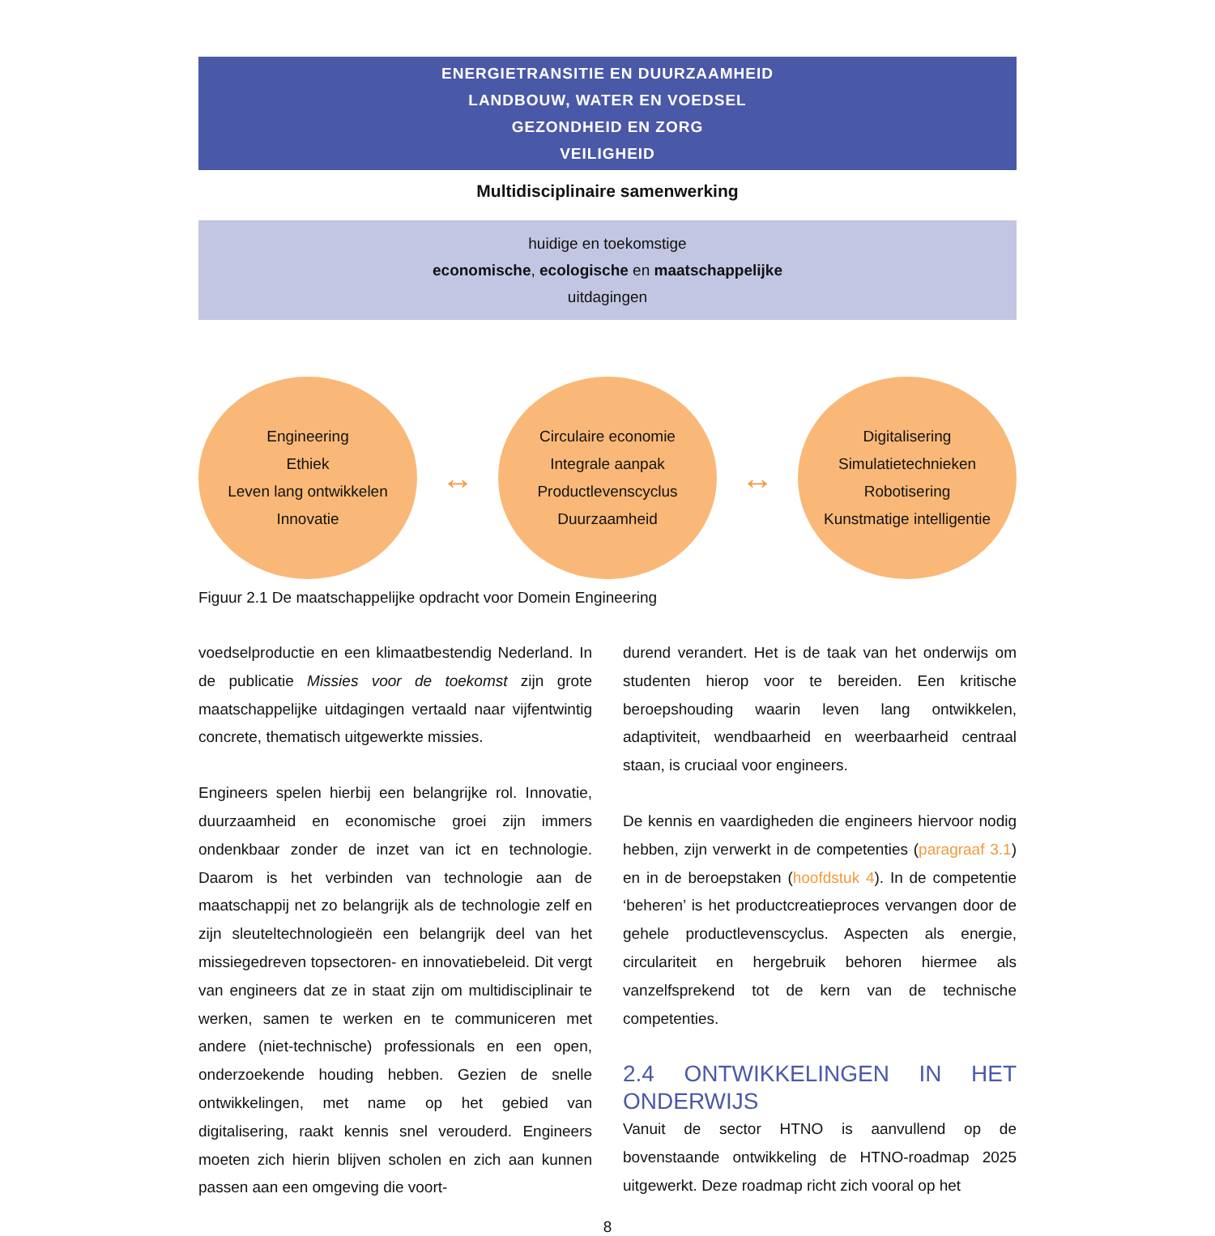ENERGIETRANSITIE EN DUURZAAMHEID
LANDBOUW, WATER EN VOEDSEL
GEZONDHEID EN ZORG
VEILIGHEID
Multidisciplinaire samenwerking
huidige en toekomstige
economische, ecologische en maatschappelijke
uitdagingen
Engineering
Ethiek
Leven lang ontwikkelen
Innovatie
↔
Circulaire economie
Integrale aanpak
Productlevenscyclus
Duurzaamheid
↔
Digitalisering
Simulatietechnieken
Robotisering
Kunstmatige intelligentie
Figuur 2.1 De maatschappelijke opdracht voor Domein Engineering
voedselproductie en een klimaatbestendig Nederland. In de publicatie Missies voor de toekomst zijn grote maatschappelijke uitdagingen vertaald naar vijfentwintig concrete, thematisch uitgewerkte missies.
Engineers spelen hierbij een belangrijke rol. Innovatie, duurzaamheid en economische groei zijn immers ondenkbaar zonder de inzet van ict en technologie. Daarom is het verbinden van technologie aan de maatschappij net zo belangrijk als de technologie zelf en zijn sleuteltechnologieën een belangrijk deel van het missiegedreven topsectoren- en innovatiebeleid. Dit vergt van engineers dat ze in staat zijn om multidisciplinair te werken, samen te werken en te communiceren met andere (niet-technische) professionals en een open, onderzoekende houding hebben. Gezien de snelle ontwikkelingen, met name op het gebied van digitalisering, raakt kennis snel verouderd. Engineers moeten zich hierin blijven scholen en zich aan kunnen passen aan een omgeving die voort-
durend verandert. Het is de taak van het onderwijs om studenten hierop voor te bereiden. Een kritische beroepshouding waarin leven lang ontwikkelen, adaptiviteit, wendbaarheid en weerbaarheid centraal staan, is cruciaal voor engineers.
De kennis en vaardigheden die engineers hiervoor nodig hebben, zijn verwerkt in de competenties (paragraaf 3.1) en in de beroepstaken (hoofdstuk 4). In de competentie ‘beheren’ is het productcreatieproces vervangen door de gehele productlevenscyclus. Aspecten als energie, circulariteit en hergebruik behoren hiermee als vanzelfsprekend tot de kern van de technische competenties.
2.4 ONTWIKKELINGEN IN HET ONDERWIJS
Vanuit de sector HTNO is aanvullend op de bovenstaande ontwikkeling de HTNO-roadmap 2025 uitgewerkt. Deze roadmap richt zich vooral op het
8